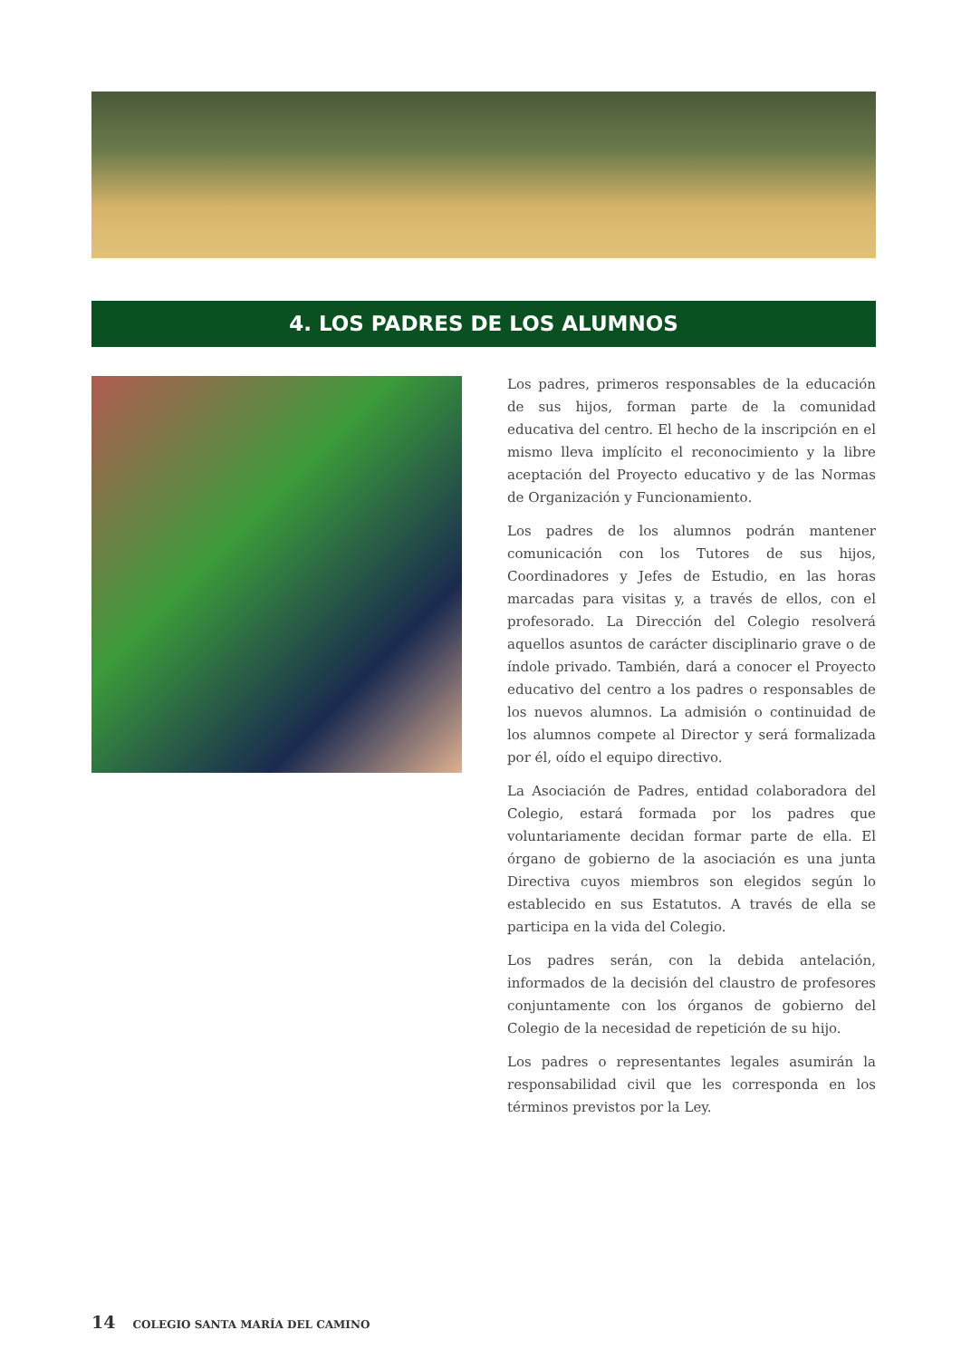4. LOS PADRES DE LOS ALUMNOS
Los padres, primeros responsables de la educación de sus hijos, forman parte de la comunidad educativa del centro. El hecho de la inscripción en el mismo lleva implícito el reconocimiento y la libre aceptación del Proyecto educativo y de las Normas de Organización y Funcionamiento.
Los padres de los alumnos podrán mantener comunicación con los Tutores de sus hijos, Coordinadores y Jefes de Estudio, en las horas marcadas para visitas y, a través de ellos, con el profesorado. La Dirección del Colegio resolverá aquellos asuntos de carácter disciplinario grave o de índole privado. También, dará a conocer el Proyecto educativo del centro a los padres o responsables de los nuevos alumnos. La admisión o continuidad de los alumnos compete al Director y será formalizada por él, oído el equipo directivo.
La Asociación de Padres, entidad colaboradora del Colegio, estará formada por los padres que voluntariamente decidan formar parte de ella. El órgano de gobierno de la asociación es una junta Directiva cuyos miembros son elegidos según lo establecido en sus Estatutos. A través de ella se participa en la vida del Colegio.
Los padres serán, con la debida antelación, informados de la decisión del claustro de profesores conjuntamente con los órganos de gobierno del Colegio de la necesidad de repetición de su hijo.
Los padres o representantes legales asumirán la responsabilidad civil que les corresponda en los términos previstos por la Ley.
14 COLEGIO SANTA MARÍA DEL CAMINO